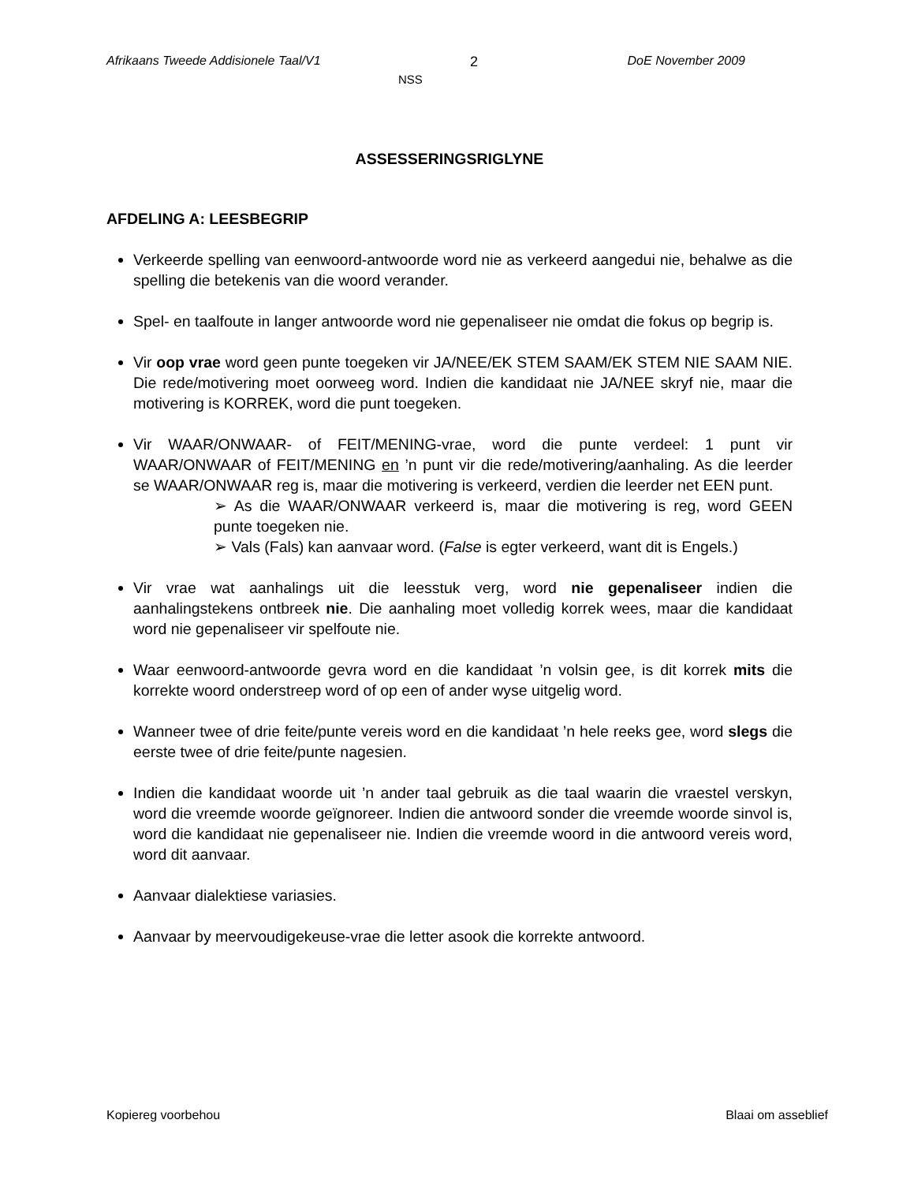Afrikaans Tweede Addisionele Taal/V1 2 DoE November 2009
NSS
ASSESSERINGSRIGLYNE
AFDELING A: LEESBEGRIP
Verkeerde spelling van eenwoord-antwoorde word nie as verkeerd aangedui nie, behalwe as die spelling die betekenis van die woord verander.
Spel- en taalfoute in langer antwoorde word nie gepenaliseer nie omdat die fokus op begrip is.
Vir oop vrae word geen punte toegeken vir JA/NEE/EK STEM SAAM/EK STEM NIE SAAM NIE. Die rede/motivering moet oorweeg word. Indien die kandidaat nie JA/NEE skryf nie, maar die motivering is KORREK, word die punt toegeken.
Vir WAAR/ONWAAR- of FEIT/MENING-vrae, word die punte verdeel: 1 punt vir WAAR/ONWAAR of FEIT/MENING en ’n punt vir die rede/motivering/aanhaling. As die leerder se WAAR/ONWAAR reg is, maar die motivering is verkeerd, verdien die leerder net EEN punt.
➢ As die WAAR/ONWAAR verkeerd is, maar die motivering is reg, word GEEN punte toegeken nie.
➢ Vals (Fals) kan aanvaar word. (False is egter verkeerd, want dit is Engels.)
Vir vrae wat aanhalings uit die leesstuk verg, word nie gepenaliseer indien die aanhalingstekens ontbreek nie. Die aanhaling moet volledig korrek wees, maar die kandidaat word nie gepenaliseer vir spelfoute nie.
Waar eenwoord-antwoorde gevra word en die kandidaat ’n volsin gee, is dit korrek mits die korrekte woord onderstreep word of op een of ander wyse uitgelig word.
Wanneer twee of drie feite/punte vereis word en die kandidaat ’n hele reeks gee, word slegs die eerste twee of drie feite/punte nagesien.
Indien die kandidaat woorde uit ’n ander taal gebruik as die taal waarin die vraestel verskyn, word die vreemde woorde geïgnoreer. Indien die antwoord sonder die vreemde woorde sinvol is, word die kandidaat nie gepenaliseer nie. Indien die vreemde woord in die antwoord vereis word, word dit aanvaar.
Aanvaar dialektiese variasies.
Aanvaar by meervoudigekeuse-vrae die letter asook die korrekte antwoord.
Kopiereg voorbehou Blaai om asseblief